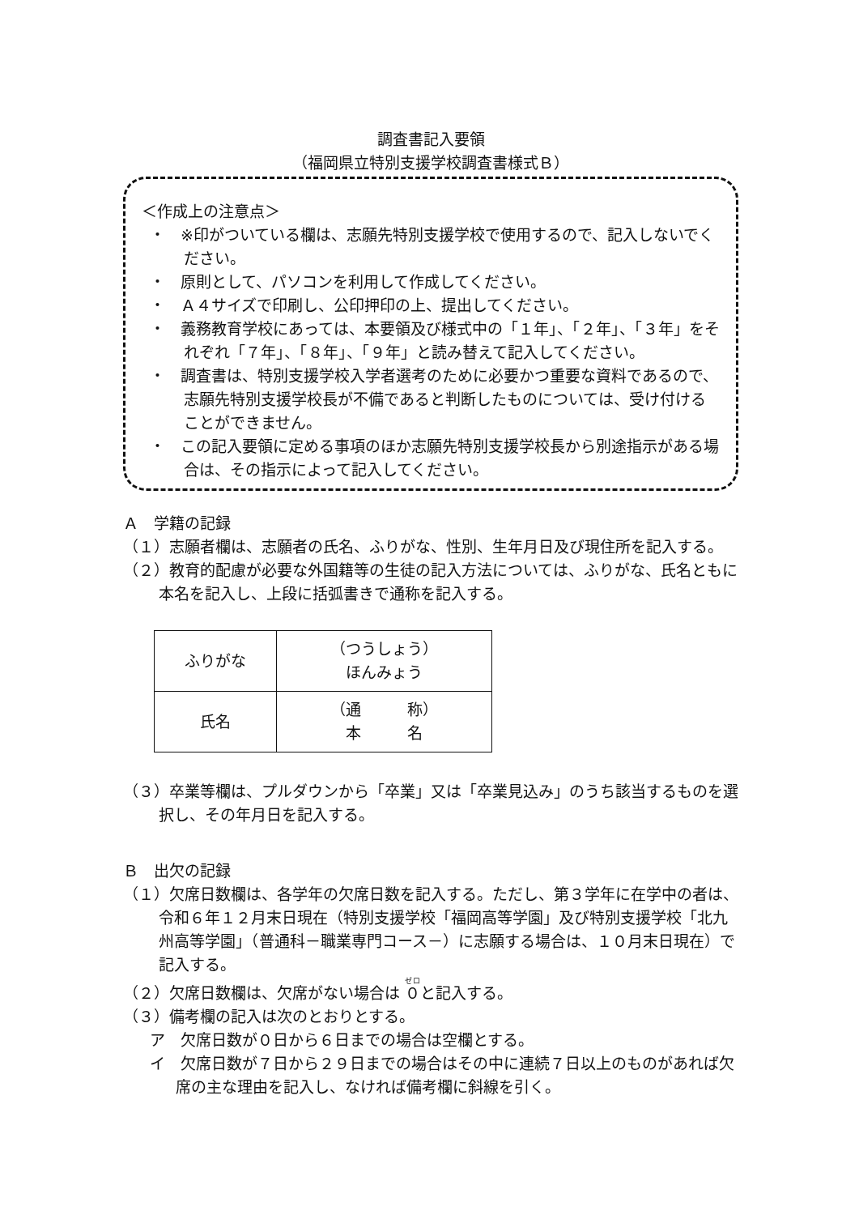調査書記入要領
（福岡県立特別支援学校調査書様式Ｂ）
＜作成上の注意点＞
・　※印がついている欄は、志願先特別支援学校で使用するので、記入しないでください。
・　原則として、パソコンを利用して作成してください。
・　Ａ４サイズで印刷し、公印押印の上、提出してください。
・　義務教育学校にあっては、本要領及び様式中の「１年」、「２年」、「３年」をそれぞれ「７年」、「８年」、「９年」と読み替えて記入してください。
・　調査書は、特別支援学校入学者選考のために必要かつ重要な資料であるので、志願先特別支援学校長が不備であると判断したものについては、受け付けることができません。
・　この記入要領に定める事項のほか志願先特別支援学校長から別途指示がある場合は、その指示によって記入してください。
Ａ　学籍の記録
（１）志願者欄は、志願者の氏名、ふりがな、性別、生年月日及び現住所を記入する。
（２）教育的配慮が必要な外国籍等の生徒の記入方法については、ふりがな、氏名ともに本名を記入し、上段に括弧書きで通称を記入する。
| ふりがな | （つうしょう） ほんみょう |
| 氏名 | （通 称） 本 名 |
（３）卒業等欄は、プルダウンから「卒業」又は「卒業見込み」のうち該当するものを選択し、その年月日を記入する。
Ｂ　出欠の記録
（１）欠席日数欄は、各学年の欠席日数を記入する。ただし、第３学年に在学中の者は、令和６年１２月末日現在（特別支援学校「福岡高等学園」及び特別支援学校「北九州高等学園」（普通科－職業専門コース－）に志願する場合は、１０月末日現在）で記入する。
（２）欠席日数欄は、欠席がない場合は ０と記入する。
（３）備考欄の記入は次のとおりとする。
ア　欠席日数が０日から６日までの場合は空欄とする。
イ　欠席日数が７日から２９日までの場合はその中に連続７日以上のものがあれば欠席の主な理由を記入し、なければ備考欄に斜線を引く。